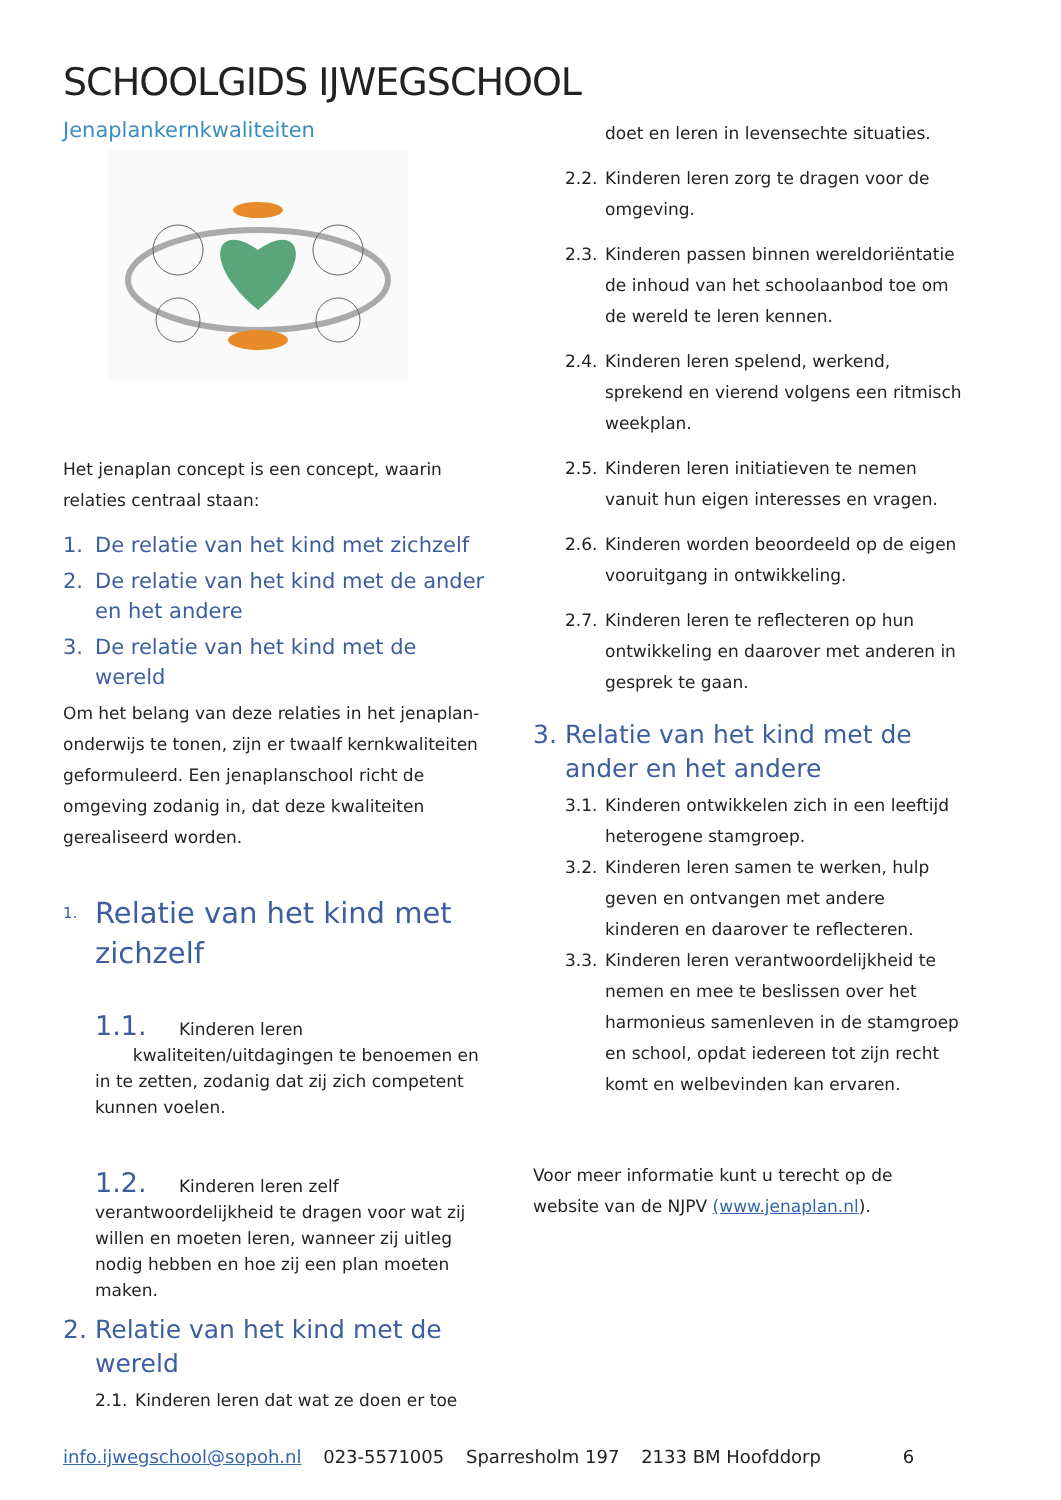SCHOOLGIDS IJWEGSCHOOL
Jenaplankernkwaliteiten
Het jenaplan concept is een concept, waarin relaties centraal staan:
1. De relatie van het kind met zichzelf
2. De relatie van het kind met de ander en het andere
3. De relatie van het kind met de wereld
Om het belang van deze relaties in het jenaplan-onderwijs te tonen, zijn er twaalf kernkwaliteiten geformuleerd. Een jenaplanschool richt de omgeving zodanig in, dat deze kwaliteiten gerealiseerd worden.
1. Relatie van het kind met zichzelf
1.1. Kinderen leren
kwaliteiten/uitdagingen te benoemen en in te zetten, zodanig dat zij zich competent kunnen voelen.
1.2. Kinderen leren zelf verantwoordelijkheid te dragen voor wat zij willen en moeten leren, wanneer zij uitleg nodig hebben en hoe zij een plan moeten maken.
2. Relatie van het kind met de wereld
2.1. Kinderen leren dat wat ze doen er toe
doet en leren in levensechte situaties.
2.2. Kinderen leren zorg te dragen voor de omgeving.
2.3. Kinderen passen binnen wereldoriëntatie de inhoud van het schoolaanbod toe om de wereld te leren kennen.
2.4. Kinderen leren spelend, werkend, sprekend en vierend volgens een ritmisch weekplan.
2.5. Kinderen leren initiatieven te nemen vanuit hun eigen interesses en vragen.
2.6. Kinderen worden beoordeeld op de eigen vooruitgang in ontwikkeling.
2.7. Kinderen leren te reflecteren op hun ontwikkeling en daarover met anderen in gesprek te gaan.
3. Relatie van het kind met de ander en het andere
3.1. Kinderen ontwikkelen zich in een leeftijd heterogene stamgroep.
3.2. Kinderen leren samen te werken, hulp geven en ontvangen met andere kinderen en daarover te reflecteren.
3.3. Kinderen leren verantwoordelijkheid te nemen en mee te beslissen over het harmonieus samenleven in de stamgroep en school, opdat iedereen tot zijn recht komt en welbevinden kan ervaren.
Voor meer informatie kunt u terecht op de website van de NJPV (www.jenaplan.nl).
info.ijwegschool@sopoh.nl 023-5571005 Sparresholm 197 2133 BM Hoofddorp 6